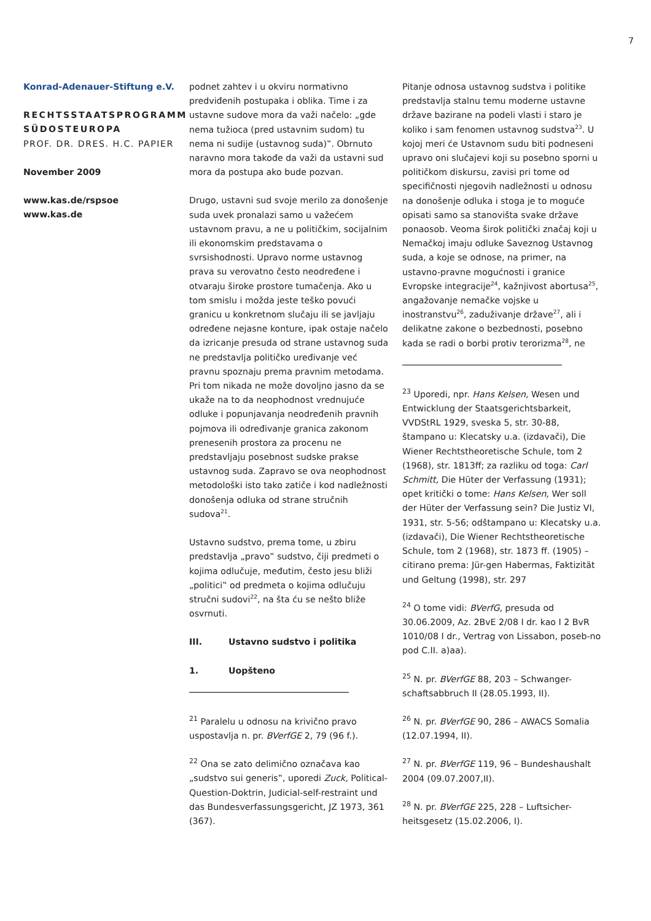7
Konrad-Adenauer-Stiftung e.V.
RECHTSSTAATSPROGRAMM SÜDOSTEUROPA
PROF. DR. DRES. H.C. PAPIER
November 2009
www.kas.de/rspsoe
www.kas.de
podnet zahtev i u okviru normativno predviđenih postupaka i oblika. Time i za ustavne sudove mora da važi načelo: „gde nema tužioca (pred ustavnim sudom) tu nema ni sudije (ustavnog suda)‟. Obrnuto naravno mora takođe da važi da ustavni sud mora da postupa ako bude pozvan.
Drugo, ustavni sud svoje merilo za donošenje suda uvek pronalazi samo u važećem ustavnom pravu, a ne u političkim, socijalnim ili ekonomskim predstavama o svrsishodnosti. Upravo norme ustavnog prava su verovatno često neodređene i otvaraju široke prostore tumačenja. Ako u tom smislu i možda jeste teško povući granicu u konkretnom slučaju ili se javljaju određene nejasne konture, ipak ostaje načelo da izricanje presuda od strane ustavnog suda ne predstavlja političko uređivanje već pravnu spoznaju prema pravnim metodama. Pri tom nikada ne može dovoljno jasno da se ukaže na to da neophodnost vrednujuće odluke i popunjavanja neodređenih pravnih pojmova ili određivanje granica zakonom prenesenih prostora za procenu ne predstavljaju posebnost sudske prakse ustavnog suda. Zapravo se ova neophodnost metodološki isto tako zatiče i kod nadležnosti donošenja odluka od strane stručnih sudova<sup>21</sup>.
Ustavno sudstvo, prema tome, u zbiru predstavlja „pravo‟ sudstvo, čiji predmeti o kojima odlučuje, međutim, često jesu bliži „politici‟ od predmeta o kojima odlučuju stručni sudovi<sup>22</sup>, na šta ću se nešto bliže osvrnuti.
III. Ustavno sudstvo i politika
1. Uopšteno
<sup>21</sup> Paralelu u odnosu na krivično pravo uspostavlja n. pr. BVerfGE 2, 79 (96 f.).
<sup>22</sup> Ona se zato delimično označava kao „sudstvo sui generis‟, uporedi Zuck, Political-Question-Doktrin, Judicial-self-restraint und das Bundesverfassungsgericht, JZ 1973, 361 (367).
Pitanje odnosa ustavnog sudstva i politike predstavlja stalnu temu moderne ustavne države bazirane na podeli vlasti i staro je koliko i sam fenomen ustavnog sudstva<sup>23</sup>. U kojoj meri će Ustavnom sudu biti podneseni upravo oni slučajevi koji su posebno sporni u političkom diskursu, zavisi pri tome od specifičnosti njegovih nadležnosti u odnosu na donošenje odluka i stoga je to moguće opisati samo sa stanovišta svake države ponaosob. Veoma širok politički značaj koji u Nemačkoj imaju odluke Saveznog Ustavnog suda, a koje se odnose, na primer, na ustavno-pravne mogućnosti i granice Evropske integracije<sup>24</sup>, kažnjivost abortusa<sup>25</sup>, angažovanje nemačke vojske u inostranstvu<sup>26</sup>, zaduživanje države<sup>27</sup>, ali i delikatne zakone o bezbednosti, posebno kada se radi o borbi protiv terorizma<sup>28</sup>, ne
<sup>23</sup> Uporedi, npr. Hans Kelsen, Wesen und Entwicklung der Staatsgerichtsbarkeit, VVDStRL 1929, sveska 5, str. 30-88, štampano u: Klecatsky u.a. (izdavači), Die Wiener Rechtstheoretische Schule, tom 2 (1968), str. 1813ff; za razliku od toga: Carl Schmitt, Die Hüter der Verfassung (1931); opet kritički o tome: Hans Kelsen, Wer soll der Hüter der Verfassung sein? Die Justiz VI, 1931, str. 5-56; odštampano u: Klecatsky u.a. (izdavači), Die Wiener Rechtstheoretische Schule, tom 2 (1968), str. 1873 ff. (1905) – citirano prema: Jür-gen Habermas, Faktizität und Geltung (1998), str. 297
<sup>24</sup> O tome vidi: BVerfG, presuda od 30.06.2009, Az. 2BvE 2/08 I dr. kao I 2 BvR 1010/08 I dr., Vertrag von Lissabon, poseb-no pod C.II. a)aa).
<sup>25</sup> N. pr. BVerfGE 88, 203 – Schwanger-schaftsabbruch II (28.05.1993, II).
<sup>26</sup> N. pr. BVerfGE 90, 286 – AWACS Somalia (12.07.1994, II).
<sup>27</sup> N. pr. BVerfGE 119, 96 – Bundeshaushalt 2004 (09.07.2007,II).
<sup>28</sup> N. pr. BVerfGE 225, 228 – Luftsicher-heitsgesetz (15.02.2006, I).